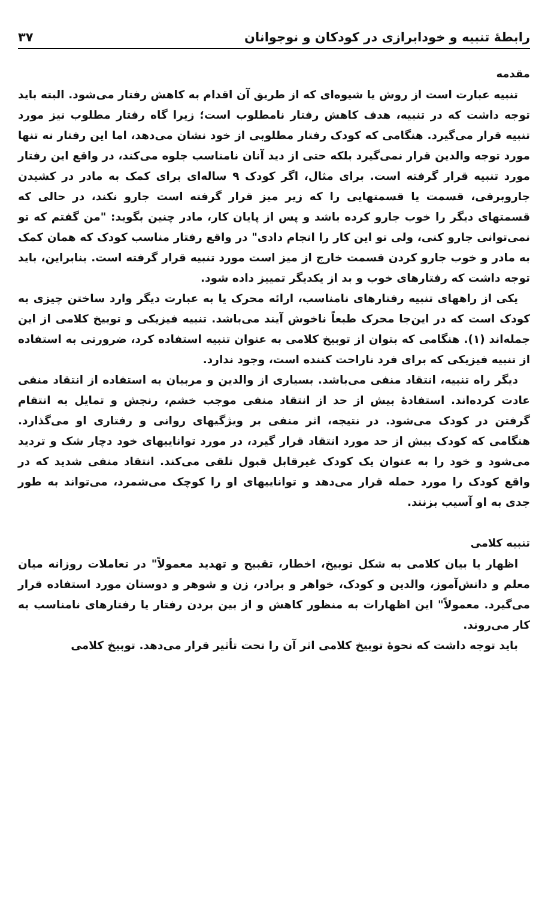رابطهٔ تنبیه و خودابرازی در کودکان و نوجوانان ۳۷
مقدمه
تنبیه عبارت است از روش یا شیوه‌ای که از طریق آن اقدام به کاهش رفتار می‌شود. البته باید توجه داشت که در تنبیه، هدف کاهش رفتار نامطلوب است؛ زیرا گاه رفتار مطلوب نیز مورد تنبیه قرار می‌گیرد. هنگامی که کودک رفتار مطلوبی از خود نشان می‌دهد، اما این رفتار نه تنها مورد توجه والدین قرار نمی‌گیرد بلکه حتی از دید آنان نامناسب جلوه می‌کند، در واقع این رفتار مورد تنبیه قرار گرفته است. برای مثال، اگر کودک ۹ ساله‌ای برای کمک به مادر در کشیدن جاروبرقی، قسمت یا قسمتهایی را که زیر میز قرار گرفته است جارو نکند، در حالی که قسمتهای دیگر را خوب جارو کرده باشد و پس از پایان کار، مادر چنین بگوید: "من گفتم که تو نمی‌توانی جارو کنی، ولی تو این کار را انجام دادی" در واقع رفتار مناسب کودک که همان کمک به مادر و خوب جارو کردن قسمت خارج از میز است مورد تنبیه قرار گرفته است. بنابراین، باید توجه داشت که رفتارهای خوب و بد از یکدیگر تمییز داده شود.
یکی از راههای تنبیه رفتارهای نامناسب، ارائه محرک یا به عبارت دیگر وارد ساختن چیزی به کودک است که در این‌جا محرک طبعاً ناخوش آیند می‌باشد. تنبیه فیزیکی و توبیخ کلامی از این جمله‌اند (۱). هنگامی که بتوان از توبیخ کلامی به عنوان تنبیه استفاده کرد، ضرورتی به استفاده از تنبیه فیزیکی که برای فرد ناراحت کننده است، وجود ندارد.
دیگر راه تنبیه، انتقاد منفی می‌باشد. بسیاری از والدین و مربیان به استفاده از انتقاد منفی عادت کرده‌اند. استفادهٔ بیش از حد از انتقاد منفی موجب خشم، رنجش و تمایل به انتقام گرفتن در کودک می‌شود. در نتیجه، اثر منفی بر ویژگیهای روانی و رفتاری او می‌گذارد. هنگامی که کودک بیش از حد مورد انتقاد قرار گیرد، در مورد تواناییهای خود دچار شک و تردید می‌شود و خود را به عنوان یک کودک غیرقابل قبول تلقی می‌کند. انتقاد منفی شدید که در واقع کودک را مورد حمله قرار می‌دهد و تواناییهای او را کوچک می‌شمرد، می‌تواند به طور جدی به او آسیب بزنند.
تنبیه کلامی
اظهار یا بیان کلامی به شکل توبیخ، اخطار، تقبیح و تهدید معمولاً" در تعاملات روزانه میان معلم و دانش‌آموز، والدین و کودک، خواهر و برادر، زن و شوهر و دوستان مورد استفاده قرار می‌گیرد. معمولاً" این اظهارات به منظور کاهش و از بین بردن رفتار یا رفتارهای نامناسب به کار می‌روند.
باید توجه داشت که نحوهٔ توبیخ کلامی اثر آن را تحت تأثیر قرار می‌دهد. توبیخ کلامی